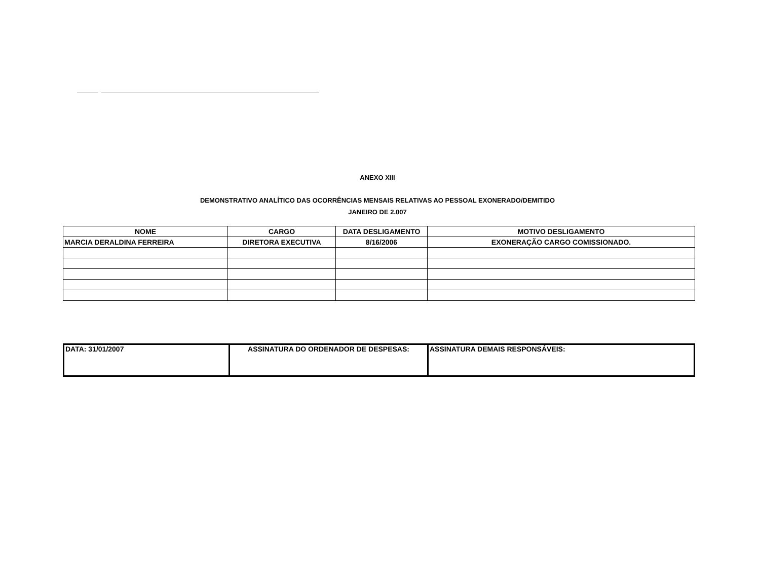ANEXO XIII
DEMONSTRATIVO ANALÍTICO DAS OCORRÊNCIAS MENSAIS RELATIVAS AO PESSOAL EXONERADO/DEMITIDO
JANEIRO DE 2.007
| NOME | CARGO | DATA DESLIGAMENTO | MOTIVO DESLIGAMENTO |
| --- | --- | --- | --- |
| MARCIA DERALDINA FERREIRA | DIRETORA EXECUTIVA | 8/16/2006 | EXONERAÇÃO CARGO COMISSIONADO. |
| DATA: 31/01/2007 | ASSINATURA DO ORDENADOR DE DESPESAS: | ASSINATURA DEMAIS RESPONSÁVEIS: |